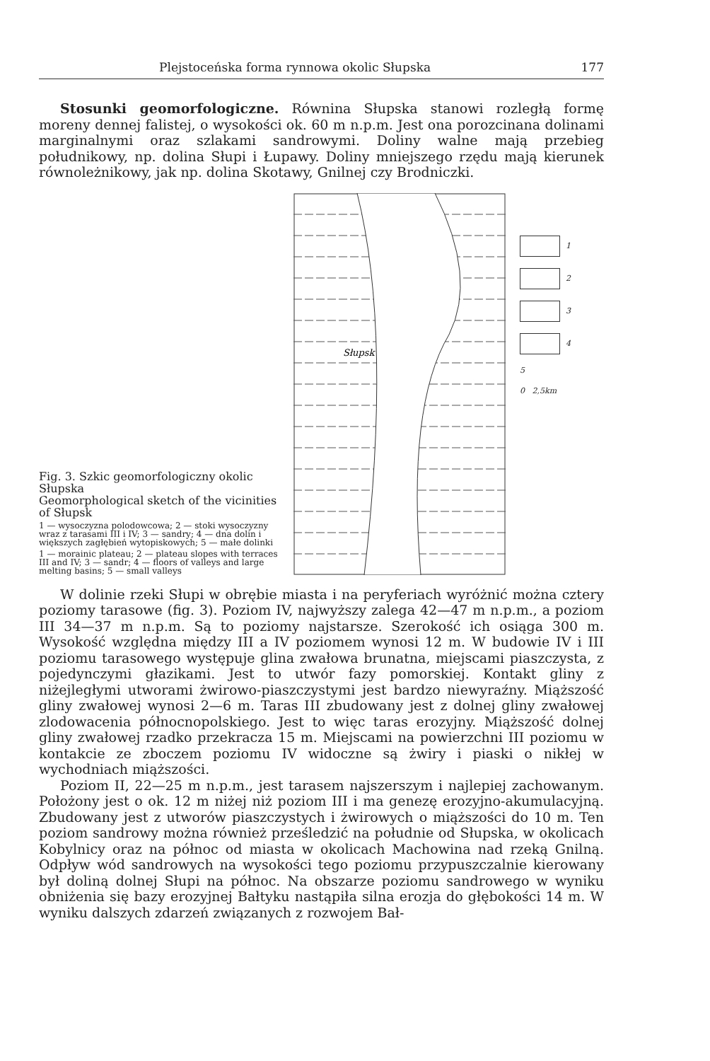Plejstoceńska forma rynnowa okolic Słupska 177
Stosunki geomorfologiczne. Równina Słupska stanowi rozległą formę moreny dennej falistej, o wysokości ok. 60 m n.p.m. Jest ona porozcinana dolinami marginalnymi oraz szlakami sandrowymi. Doliny walne mają przebieg południkowy, np. dolina Słupi i Łupawy. Doliny mniejszego rzędu mają kierunek równoleżnikowy, jak np. dolina Skotawy, Gnilnej czy Brodniczki.
Fig. 3. Szkic geomorfologiczny okolic Słupska
Geomorphological sketch of the vicinities of Słupsk
1 — wysoczyzna polodowcowa; 2 — stoki wysoczyzny wraz z tarasami III i IV; 3 — sandry; 4 — dna dolin i większych zagłębień wytopiskowych; 5 — małe dolinki
1 — morainic plateau; 2 — plateau slopes with terraces III and IV; 3 — sandr; 4 — floors of valleys and large melting basins; 5 — small valleys
Słupsk
1
2
3
4
5
0 2,5km
W dolinie rzeki Słupi w obrębie miasta i na peryferiach wyróżnić można cztery poziomy tarasowe (fig. 3). Poziom IV, najwyższy zalega 42—47 m n.p.m., a poziom III 34—37 m n.p.m. Są to poziomy najstarsze. Szerokość ich osiąga 300 m. Wysokość względna między III a IV poziomem wynosi 12 m. W budowie IV i III poziomu tarasowego występuje glina zwałowa brunatna, miejscami piaszczysta, z pojedynczymi głazikami. Jest to utwór fazy pomorskiej. Kontakt gliny z niżejległymi utworami żwirowo-piaszczystymi jest bardzo niewyraźny. Miąższość gliny zwałowej wynosi 2—6 m. Taras III zbudowany jest z dolnej gliny zwałowej zlodowacenia północnopolskiego. Jest to więc taras erozyjny. Miąższość dolnej gliny zwałowej rzadko przekracza 15 m. Miejscami na powierzchni III poziomu w kontakcie ze zboczem poziomu IV widoczne są żwiry i piaski o nikłej w wychodniach miąższości.
Poziom II, 22—25 m n.p.m., jest tarasem najszerszym i najlepiej zachowanym. Położony jest o ok. 12 m niżej niż poziom III i ma genezę erozyjno-akumulacyjną. Zbudowany jest z utworów piaszczystych i żwirowych o miąższości do 10 m. Ten poziom sandrowy można również prześledzić na południe od Słupska, w okolicach Kobylnicy oraz na północ od miasta w okolicach Machowina nad rzeką Gnilną. Odpływ wód sandrowych na wysokości tego poziomu przypuszczalnie kierowany był doliną dolnej Słupi na północ. Na obszarze poziomu sandrowego w wyniku obniżenia się bazy erozyjnej Bałtyku nastąpiła silna erozja do głębokości 14 m. W wyniku dalszych zdarzeń związanych z rozwojem Bał-